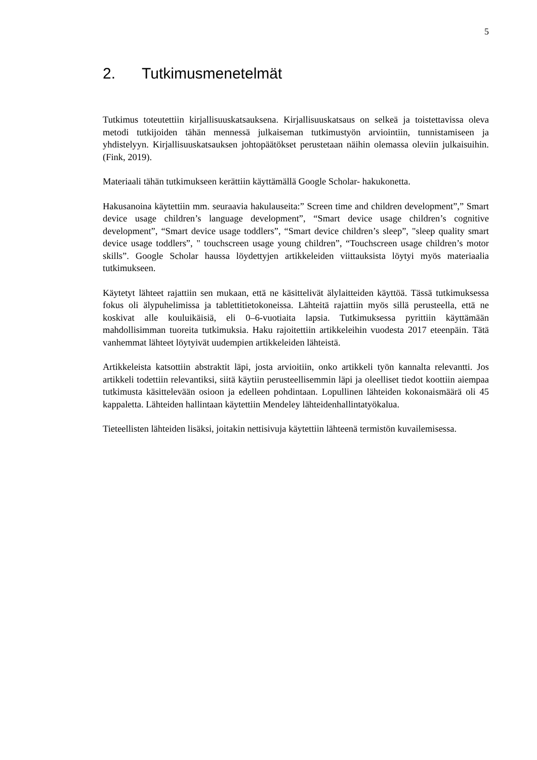5
2. Tutkimusmenetelmät
Tutkimus toteutettiin kirjallisuuskatsauksena. Kirjallisuuskatsaus on selkeä ja toistettavissa oleva metodi tutkijoiden tähän mennessä julkaiseman tutkimustyön arviointiin, tunnistamiseen ja yhdistelyyn. Kirjallisuuskatsauksen johtopäätökset perustetaan näihin olemassa oleviin julkaisuihin. (Fink, 2019).
Materiaali tähän tutkimukseen kerättiin käyttämällä Google Scholar- hakukonetta.
Hakusanoina käytettiin mm. seuraavia hakulauseita:” Screen time and children development”,” Smart device usage children’s language development”, “Smart device usage children’s cognitive development”, “Smart device usage toddlers”, “Smart device children’s sleep”, "sleep quality smart device usage toddlers”, " touchscreen usage young children”, “Touchscreen usage children’s motor skills”. Google Scholar haussa löydettyjen artikkeleiden viittauksista löytyi myös materiaalia tutkimukseen.
Käytetyt lähteet rajattiin sen mukaan, että ne käsittelivät älylaitteiden käyttöä. Tässä tutkimuksessa fokus oli älypuhelimissa ja tablettitietokoneissa. Lähteitä rajattiin myös sillä perusteella, että ne koskivat alle kouluikäisiä, eli 0–6-vuotiaita lapsia. Tutkimuksessa pyrittiin käyttämään mahdollisimman tuoreita tutkimuksia. Haku rajoitettiin artikkeleihin vuodesta 2017 eteenpäin. Tätä vanhemmat lähteet löytyivät uudempien artikkeleiden lähteistä.
Artikkeleista katsottiin abstraktit läpi, josta arvioitiin, onko artikkeli työn kannalta relevantti. Jos artikkeli todettiin relevantiksi, siitä käytiin perusteellisemmin läpi ja oleelliset tiedot koottiin aiempaa tutkimusta käsittelevään osioon ja edelleen pohdintaan. Lopullinen lähteiden kokonaismäärä oli 45 kappaletta. Lähteiden hallintaan käytettiin Mendeley lähteidenhallintatyökalua.
Tieteellisten lähteiden lisäksi, joitakin nettisivuja käytettiin lähteenä termistön kuvailemisessa.